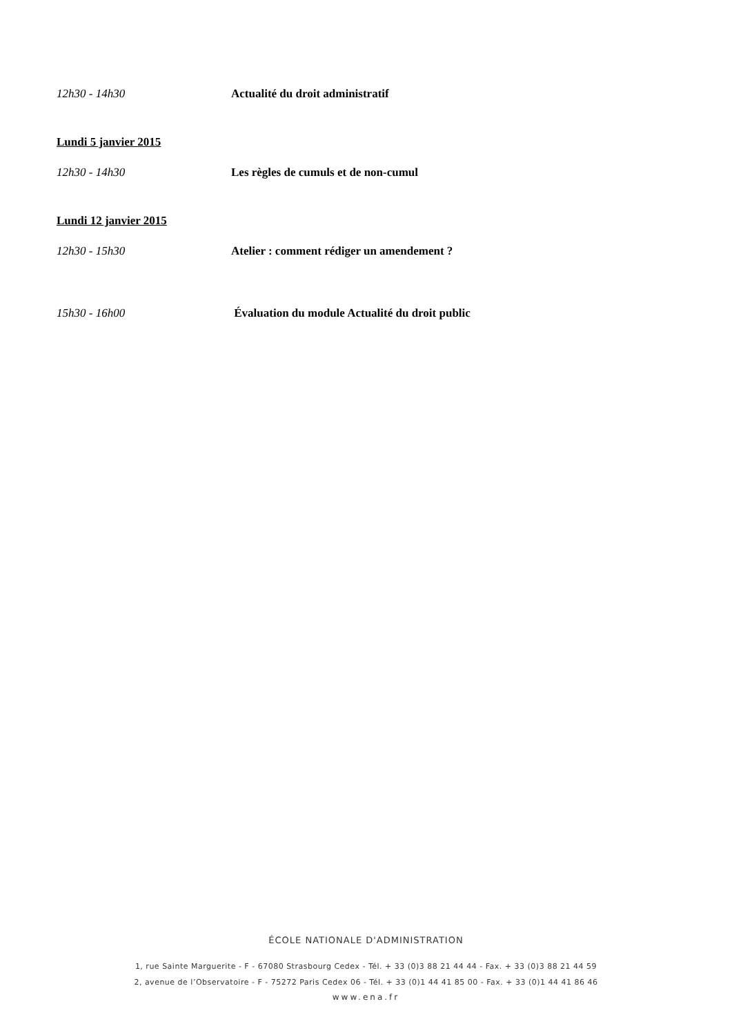12h30 - 14h30 Actualité du droit administratif
Lundi 5 janvier 2015
12h30 - 14h30 Les règles de cumuls et de non-cumul
Lundi 12 janvier 2015
12h30 - 15h30 Atelier : comment rédiger un amendement ?
15h30 - 16h00 Évaluation du module Actualité du droit public
ÉCOLE NATIONALE D'ADMINISTRATION
1, rue Sainte Marguerite - F - 67080 Strasbourg Cedex - Tél. + 33 (0)3 88 21 44 44 - Fax. + 33 (0)3 88 21 44 59
2, avenue de l’Observatoire - F - 75272 Paris Cedex 06 - Tél. + 33 (0)1 44 41 85 00 - Fax. + 33 (0)1 44 41 86 46
www.ena.fr